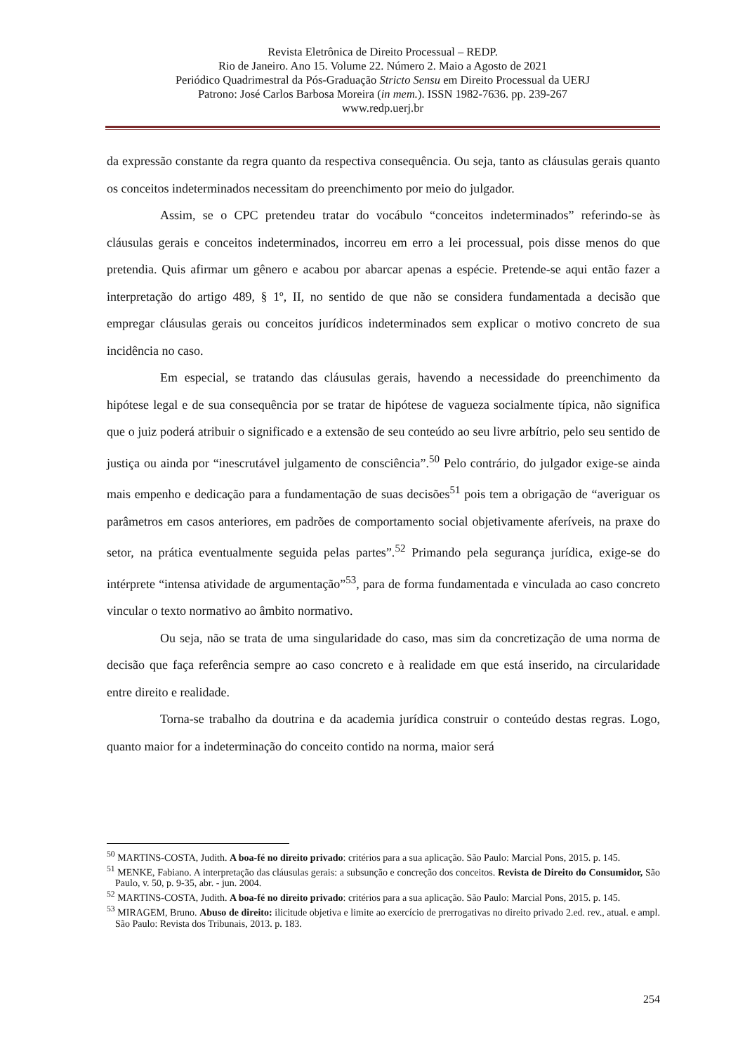Revista Eletrônica de Direito Processual – REDP.
Rio de Janeiro. Ano 15. Volume 22. Número 2. Maio a Agosto de 2021
Periódico Quadrimestral da Pós-Graduação Stricto Sensu em Direito Processual da UERJ
Patrono: José Carlos Barbosa Moreira (in mem.). ISSN 1982-7636. pp. 239-267
www.redp.uerj.br
da expressão constante da regra quanto da respectiva consequência. Ou seja, tanto as cláusulas gerais quanto os conceitos indeterminados necessitam do preenchimento por meio do julgador.
Assim, se o CPC pretendeu tratar do vocábulo “conceitos indeterminados” referindo-se às cláusulas gerais e conceitos indeterminados, incorreu em erro a lei processual, pois disse menos do que pretendia. Quis afirmar um gênero e acabou por abarcar apenas a espécie. Pretende-se aqui então fazer a interpretação do artigo 489, § 1º, II, no sentido de que não se considera fundamentada a decisão que empregar cláusulas gerais ou conceitos jurídicos indeterminados sem explicar o motivo concreto de sua incidência no caso.
Em especial, se tratando das cláusulas gerais, havendo a necessidade do preenchimento da hipótese legal e de sua consequência por se tratar de hipótese de vagueza socialmente típica, não significa que o juiz poderá atribuir o significado e a extensão de seu conteúdo ao seu livre arbítrio, pelo seu sentido de justiça ou ainda por “inescrutável julgamento de consciência”.<sup>50</sup> Pelo contrário, do julgador exige-se ainda mais empenho e dedicação para a fundamentação de suas decisões<sup>51</sup> pois tem a obrigação de “averiguar os parâmetros em casos anteriores, em padrões de comportamento social objetivamente aferíveis, na praxe do setor, na prática eventualmente seguida pelas partes”.<sup>52</sup> Primando pela segurança jurídica, exige-se do intérprete “intensa atividade de argumentação”<sup>53</sup>, para de forma fundamentada e vinculada ao caso concreto vincular o texto normativo ao âmbito normativo.
Ou seja, não se trata de uma singularidade do caso, mas sim da concretização de uma norma de decisão que faça referência sempre ao caso concreto e à realidade em que está inserido, na circularidade entre direito e realidade.
Torna-se trabalho da doutrina e da academia jurídica construir o conteúdo destas regras. Logo, quanto maior for a indeterminação do conceito contido na norma, maior será
<sup>50</sup> MARTINS-COSTA, Judith. A boa-fé no direito privado: critérios para a sua aplicação. São Paulo: Marcial Pons, 2015. p. 145.
<sup>51</sup> MENKE, Fabiano. A interpretação das cláusulas gerais: a subsunção e concreção dos conceitos. Revista de Direito do Consumidor, São Paulo, v. 50, p. 9-35, abr. - jun. 2004.
<sup>52</sup> MARTINS-COSTA, Judith. A boa-fé no direito privado: critérios para a sua aplicação. São Paulo: Marcial Pons, 2015. p. 145.
<sup>53</sup> MIRAGEM, Bruno. Abuso de direito: ilicitude objetiva e limite ao exercício de prerrogativas no direito privado 2.ed. rev., atual. e ampl. São Paulo: Revista dos Tribunais, 2013. p. 183.
254